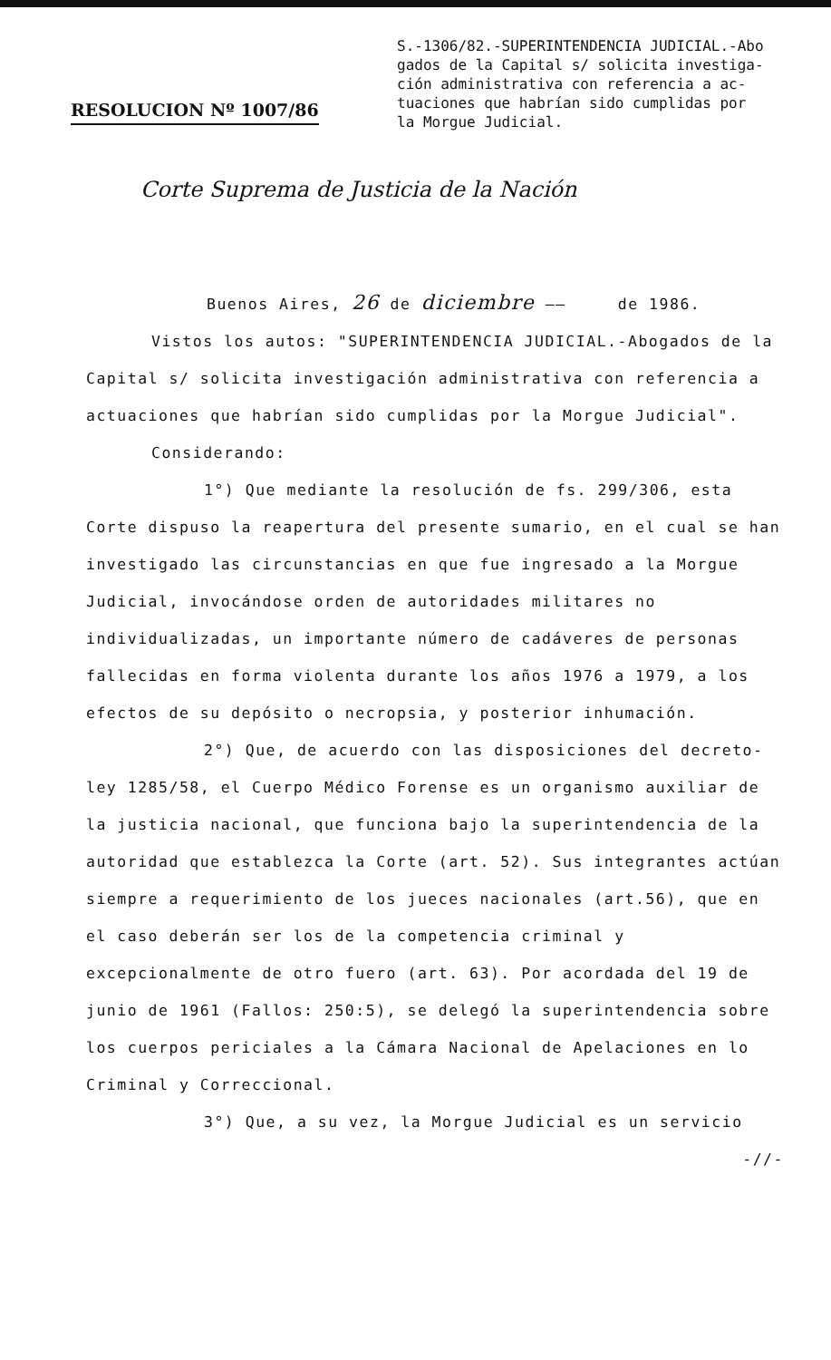RESOLUCION Nº 1007/86
S.-1306/82.-SUPERINTENDENCIA JUDICIAL.-Abo
gados de la Capital s/ solicita investiga-
ción administrativa con referencia a ac-
tuaciones que habrían sido cumplidas por
la Morgue Judicial.
Corte Suprema de Justicia de la Nación
Buenos Aires, 26 de diciembre —— de 1986.
Vistos los autos: "SUPERINTENDENCIA JUDICIAL.-Abogados de la Capital s/ solicita investigación administrativa con referencia a actuaciones que habrían sido cumplidas por la Morgue Judicial".
Considerando:
1°) Que mediante la resolución de fs. 299/306, esta Corte dispuso la reapertura del presente sumario, en el cual se han investigado las circunstancias en que fue ingresado a la Morgue Judicial, invocándose orden de autoridades militares no individualizadas, un importante número de cadáveres de personas fallecidas en forma violenta durante los años 1976 a 1979, a los efectos de su depósito o necropsia, y posterior inhumación.
2°) Que, de acuerdo con las disposiciones del decreto-ley 1285/58, el Cuerpo Médico Forense es un organismo auxiliar de la justicia nacional, que funciona bajo la superintendencia de la autoridad que establezca la Corte (art. 52). Sus integrantes actúan siempre a requerimiento de los jueces nacionales (art.56), que en el caso deberán ser los de la competencia criminal y excepcionalmente de otro fuero (art. 63). Por acordada del 19 de junio de 1961 (Fallos: 250:5), se delegó la superintendencia sobre los cuerpos periciales a la Cámara Nacional de Apelaciones en lo Criminal y Correccional.
3°) Que, a su vez, la Morgue Judicial es un servicio
-//-